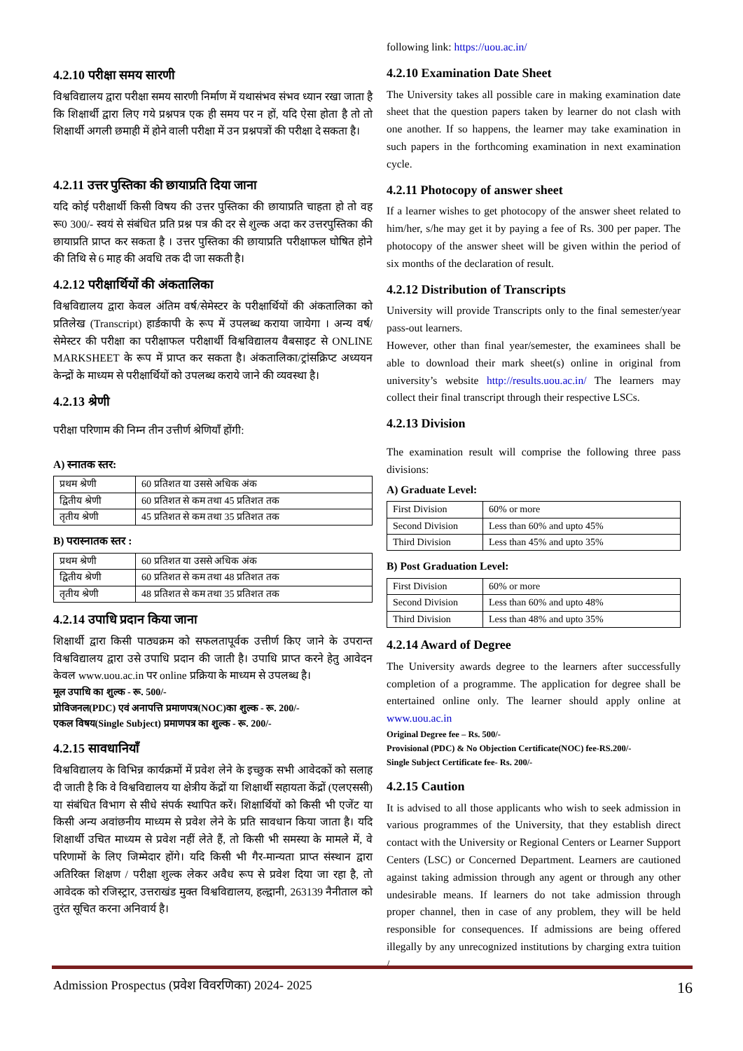4.2.10 परीक्षा समय सारणी
विश्वविद्यालय द्वारा परीक्षा समय सारणी निर्माण में यथासंभव संभव ध्यान रखा जाता है कि शिक्षार्थी द्वारा लिए गये प्रश्नपत्र एक ही समय पर न हों, यदि ऐसा होता है तो तो शिक्षार्थी अगली छमाही में होने वाली परीक्षा में उन प्रश्नपत्रों की परीक्षा दे सकता है।
4.2.11 उत्तर पुस्तिका की छायाप्रति दिया जाना
यदि कोई परीक्षार्थी किसी विषय की उत्तर पुस्तिका की छायाप्रति चाहता हो तो वह रू0 300/- स्वयं से संबंधित प्रति प्रश्न पत्र की दर से शुल्क अदा कर उत्तरपुस्तिका की छायाप्रति प्राप्त कर सकता है । उत्तर पुस्तिका की छायाप्रति परीक्षाफल घोषित होने की तिथि से 6 माह की अवधि तक दी जा सकती है।
4.2.12 परीक्षार्थियों की अंकतालिका
विश्वविद्यालय द्वारा केवल अंतिम वर्ष/सेमेस्टर के परीक्षार्थियों की अंकतालिका को प्रतिलेख (Transcript) हार्डकापी के रूप में उपलब्ध कराया जायेगा । अन्य वर्ष/सेमेस्टर की परीक्षा का परीक्षाफल परीक्षार्थी विश्वविद्यालय वैबसाइट से ONLINE MARKSHEET के रूप में प्राप्त कर सकता है। अंकतालिका/ट्रांसक्रिप्ट अध्ययन केन्द्रों के माध्यम से परीक्षार्थियों को उपलब्ध कराये जाने की व्यवस्था है।
4.2.13 श्रेणी
परीक्षा परिणाम की निम्न तीन उत्तीर्ण श्रेणियाँ होंगी:
A) स्नातक स्तर:
| प्रथम श्रेणी | 60 प्रतिशत या उससे अधिक अंक |
| द्वितीय श्रेणी | 60 प्रतिशत से कम तथा 45 प्रतिशत तक |
| तृतीय श्रेणी | 45 प्रतिशत से कम तथा 35 प्रतिशत तक |
B) परास्नातक स्तर :
| प्रथम श्रेणी | 60 प्रतिशत या उससे अधिक अंक |
| द्वितीय श्रेणी | 60 प्रतिशत से कम तथा 48 प्रतिशत तक |
| तृतीय श्रेणी | 48 प्रतिशत से कम तथा 35 प्रतिशत तक |
4.2.14 उपाधि प्रदान किया जाना
शिक्षार्थी द्वारा किसी पाठ्यक्रम को सफलतापूर्वक उत्तीर्ण किए जाने के उपरान्त विश्वविद्यालय द्वारा उसे उपाधि प्रदान की जाती है। उपाधि प्राप्त करने हेतु आवेदन केवल www.uou.ac.in पर online प्रक्रिया के माध्यम से उपलब्ध है।
मूल उपाधि का शुल्क - रू. 500/-
प्रोविजनल(PDC) एवं अनापत्ति प्रमाणपत्र(NOC)का शुल्क - रू. 200/-
एकल विषय(Single Subject) प्रमाणपत्र का शुल्क - रू. 200/-
4.2.15 सावधानियाँ
विश्वविद्यालय के विभिन्न कार्यक्रमों में प्रवेश लेने के इच्छुक सभी आवेदकों को सलाह दी जाती है कि वे विश्वविद्यालय या क्षेत्रीय केंद्रों या शिक्षार्थी सहायता केंद्रों (एलएससी) या संबंधित विभाग से सीधे संपर्क स्थापित करें। शिक्षार्थियों को किसी भी एजेंट या किसी अन्य अवांछनीय माध्यम से प्रवेश लेने के प्रति सावधान किया जाता है। यदि शिक्षार्थी उचित माध्यम से प्रवेश नहीं लेते हैं, तो किसी भी समस्या के मामले में, वे परिणामों के लिए जिम्मेदार होंगे। यदि किसी भी गैर-मान्यता प्राप्त संस्थान द्वारा अतिरिक्त शिक्षण / परीक्षा शुल्क लेकर अवैध रूप से प्रवेश दिया जा रहा है, तो आवेदक को रजिस्ट्रार, उत्तराखंड मुक्त विश्वविद्यालय, हल्द्वानी, 263139 नैनीताल को तुरंत सूचित करना अनिवार्य है।
following link: https://uou.ac.in/
4.2.10 Examination Date Sheet
The University takes all possible care in making examination date sheet that the question papers taken by learner do not clash with one another. If so happens, the learner may take examination in such papers in the forthcoming examination in next examination cycle.
4.2.11 Photocopy of answer sheet
If a learner wishes to get photocopy of the answer sheet related to him/her, s/he may get it by paying a fee of Rs. 300 per paper. The photocopy of the answer sheet will be given within the period of six months of the declaration of result.
4.2.12 Distribution of Transcripts
University will provide Transcripts only to the final semester/year pass-out learners.
However, other than final year/semester, the examinees shall be able to download their mark sheet(s) online in original from university’s website http://results.uou.ac.in/ The learners may collect their final transcript through their respective LSCs.
4.2.13 Division
The examination result will comprise the following three pass divisions:
A) Graduate Level:
| First Division | 60% or more |
| Second Division | Less than 60% and upto 45% |
| Third Division | Less than 45% and upto 35% |
B) Post Graduation Level:
| First Division | 60% or more |
| Second Division | Less than 60% and upto 48% |
| Third Division | Less than 48% and upto 35% |
4.2.14 Award of Degree
The University awards degree to the learners after successfully completion of a programme. The application for degree shall be entertained online only. The learner should apply online at www.uou.ac.in
Original Degree fee – Rs. 500/-
Provisional (PDC) & No Objection Certificate(NOC) fee-RS.200/-
Single Subject Certificate fee- Rs. 200/-
4.2.15 Caution
It is advised to all those applicants who wish to seek admission in various programmes of the University, that they establish direct contact with the University or Regional Centers or Learner Support Centers (LSC) or Concerned Department. Learners are cautioned against taking admission through any agent or through any other undesirable means. If learners do not take admission through proper channel, then in case of any problem, they will be held responsible for consequences. If admissions are being offered illegally by any unrecognized institutions by charging extra tuition /
Admission Prospectus (प्रवेश विवरणिका) 2024- 2025 16